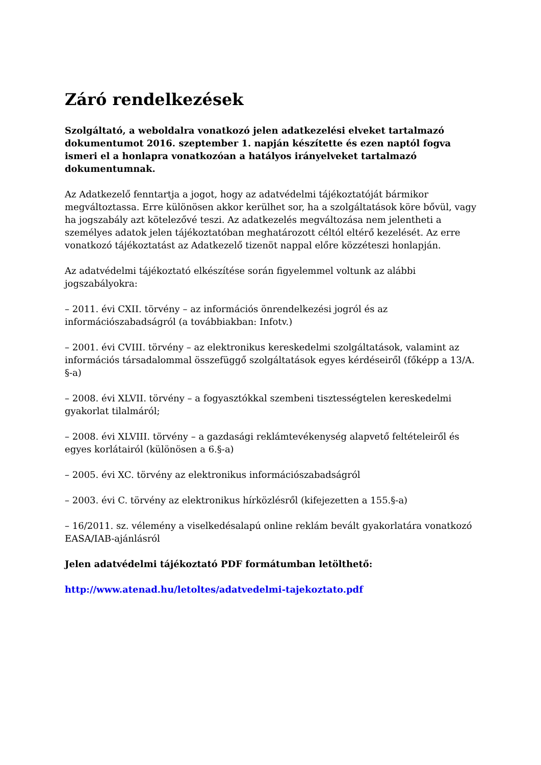Záró rendelkezések
Szolgáltató, a weboldalra vonatkozó jelen adatkezelési elveket tartalmazó dokumentumot 2016. szeptember 1. napján készítette és ezen naptól fogva ismeri el a honlapra vonatkozóan a hatályos irányelveket tartalmazó dokumentumnak.
Az Adatkezelő fenntartja a jogot, hogy az adatvédelmi tájékoztatóját bármikor megváltoztassa. Erre különösen akkor kerülhet sor, ha a szolgáltatások köre bővül, vagy ha jogszabály azt kötelezővé teszi. Az adatkezelés megváltozása nem jelentheti a személyes adatok jelen tájékoztatóban meghatározott céltól eltérő kezelését. Az erre vonatkozó tájékoztatást az Adatkezelő tizenöt nappal előre közzéteszi honlapján.
Az adatvédelmi tájékoztató elkészítése során figyelemmel voltunk az alábbi jogszabályokra:
– 2011. évi CXII. törvény – az információs önrendelkezési jogról és az információszabadságról (a továbbiakban: Infotv.)
– 2001. évi CVIII. törvény – az elektronikus kereskedelmi szolgáltatások, valamint az információs társadalommal összefüggő szolgáltatások egyes kérdéseiről (főképp a 13/A. §-a)
– 2008. évi XLVII. törvény – a fogyasztókkal szembeni tisztességtelen kereskedelmi gyakorlat tilalmáról;
– 2008. évi XLVIII. törvény – a gazdasági reklámtevékenység alapvető feltételeiről és egyes korlátairól (különösen a 6.§-a)
– 2005. évi XC. törvény az elektronikus információszabadságról
– 2003. évi C. törvény az elektronikus hírközlésről (kifejezetten a 155.§-a)
– 16/2011. sz. vélemény a viselkedésalapú online reklám bevált gyakorlatára vonatkozó EASA/IAB-ajánlásról
Jelen adatvédelmi tájékoztató PDF formátumban letölthető:
http://www.atenad.hu/letoltes/adatvedelmi-tajekoztato.pdf